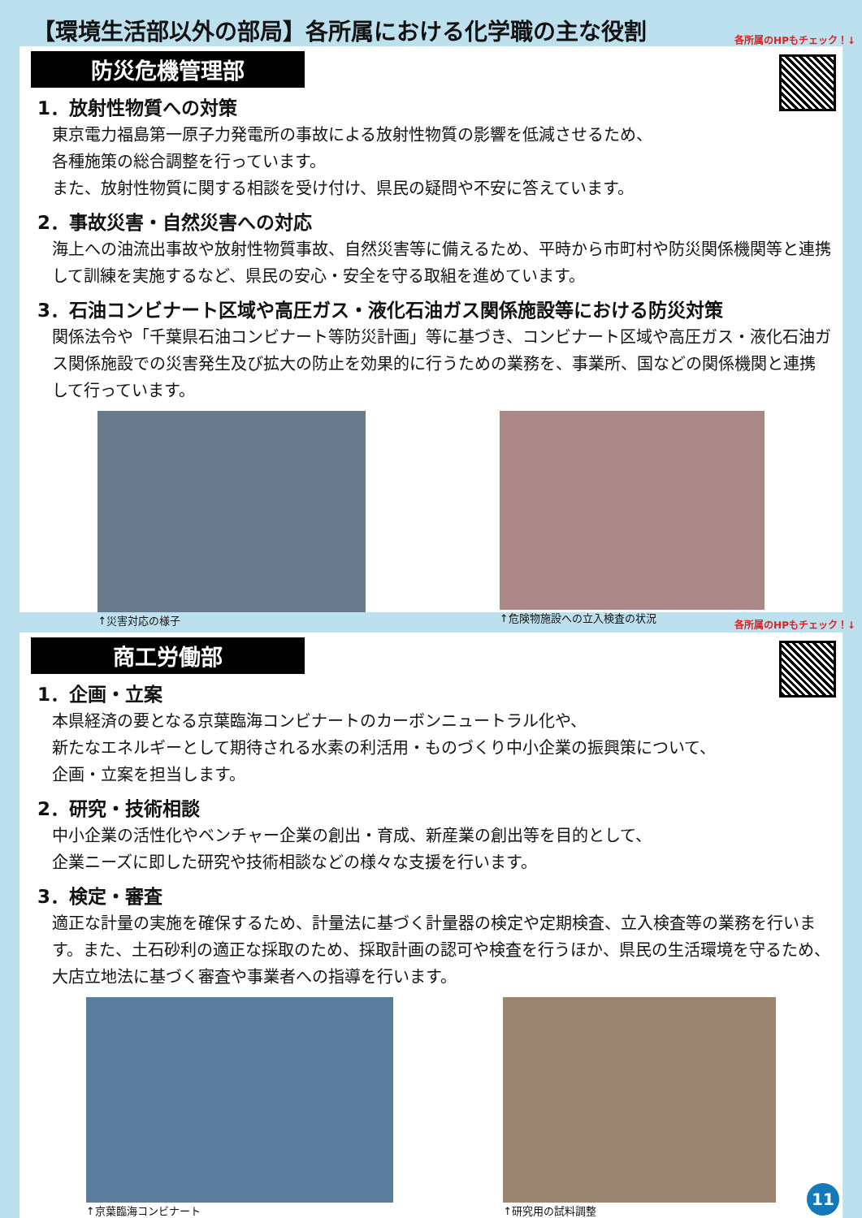【環境生活部以外の部局】各所属における化学職の主な役割
各所属のHPもチェック！↓
防災危機管理部
1．放射性物質への対策
東京電力福島第一原子力発電所の事故による放射性物質の影響を低減させるため、
各種施策の総合調整を行っています。
また、放射性物質に関する相談を受け付け、県民の疑問や不安に答えています。
2．事故災害・自然災害への対応
海上への油流出事故や放射性物質事故、自然災害等に備えるため、平時から市町村や防災関係機関等と連携して訓練を実施するなど、県民の安心・安全を守る取組を進めています。
3．石油コンビナート区域や高圧ガス・液化石油ガス関係施設等における防災対策
関係法令や「千葉県石油コンビナート等防災計画」等に基づき、コンビナート区域や高圧ガス・液化石油ガス関係施設での災害発生及び拡大の防止を効果的に行うための業務を、事業所、国などの関係機関と連携して行っています。
↑災害対応の様子 ↑危険物施設への立入検査の状況
各所属のHPもチェック！↓
商工労働部
1．企画・立案
本県経済の要となる京葉臨海コンビナートのカーボンニュートラル化や、
新たなエネルギーとして期待される水素の利活用・ものづくり中小企業の振興策について、
企画・立案を担当します。
2．研究・技術相談
中小企業の活性化やベンチャー企業の創出・育成、新産業の創出等を目的として、
企業ニーズに即した研究や技術相談などの様々な支援を行います。
3．検定・審査
適正な計量の実施を確保するため、計量法に基づく計量器の検定や定期検査、立入検査等の業務を行います。また、土石砂利の適正な採取のため、採取計画の認可や検査を行うほか、県民の生活環境を守るため、大店立地法に基づく審査や事業者への指導を行います。
↑京葉臨海コンビナート ↑研究用の試料調整
11